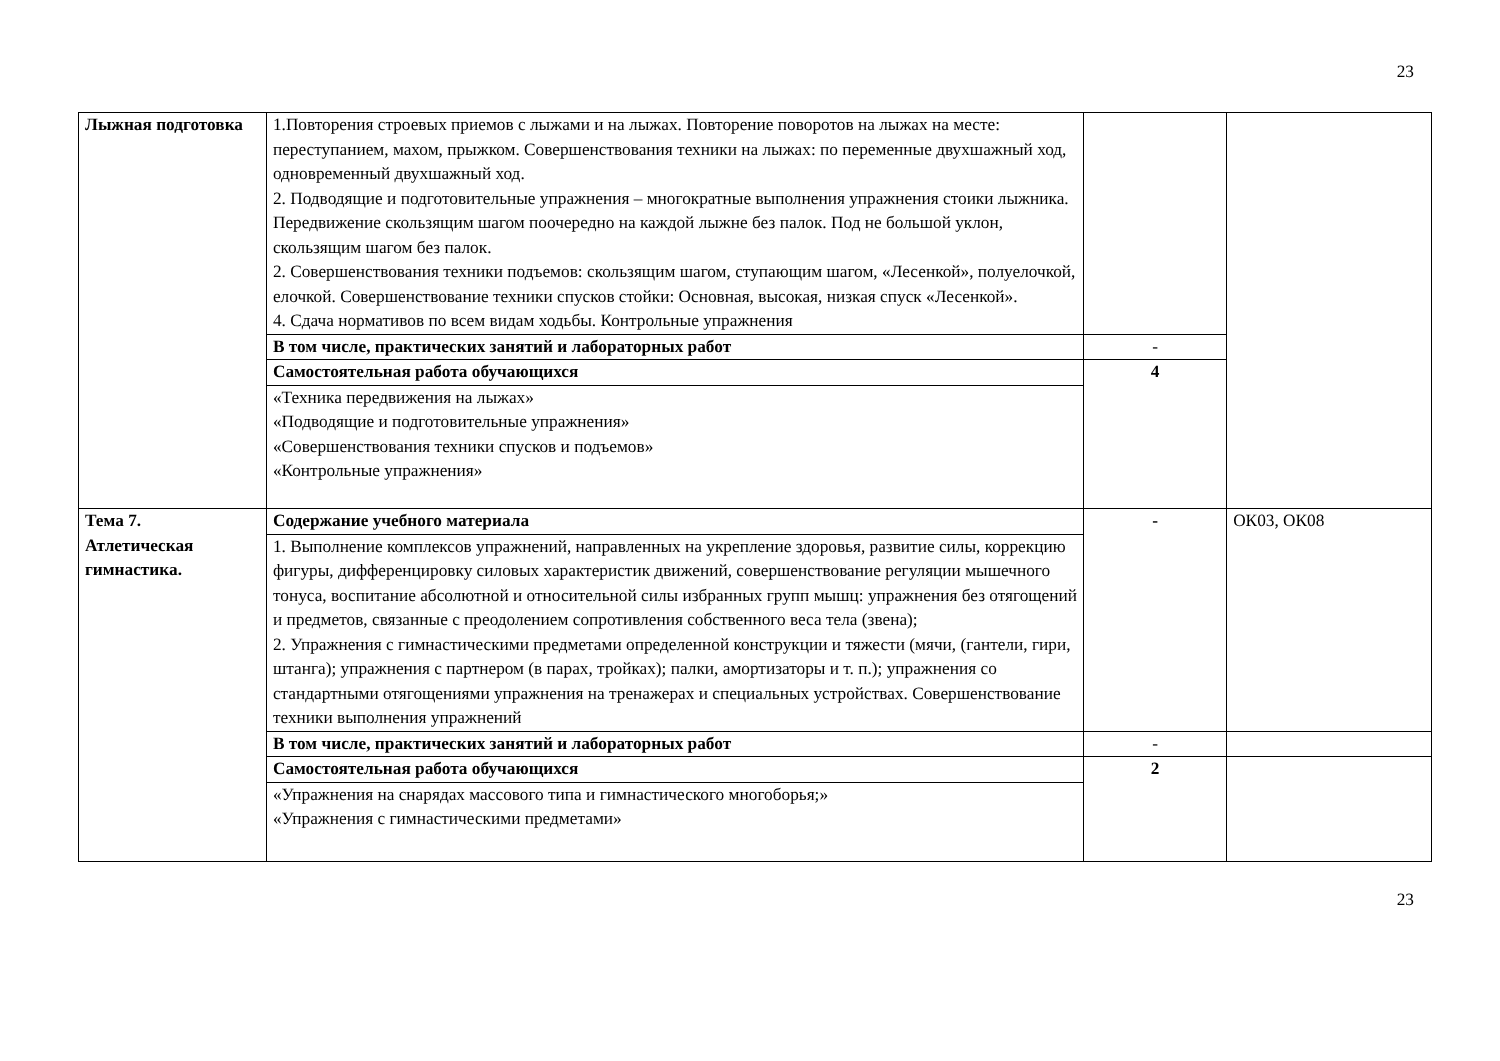23
| Лыжная подготовка | 1.Повторения строевых приемов с лыжами и на лыжах. Повторение поворотов на лыжах на месте: переступанием, махом, прыжком. Совершенствования техники на лыжах: по переменные двухшажный ход, одновременный двухшажный ход. 2. Подводящие и подготовительные упражнения – многократные выполнения упражнения стоики лыжника. Передвижение скользящим шагом поочередно на каждой лыжне без палок. Под не большой уклон, скользящим шагом без палок. 2. Совершенствования техники подъемов: скользящим шагом, ступающим шагом, «Лесенкой», полуелочкой, елочкой. Совершенствование техники спусков стойки: Основная, высокая, низкая спуск «Лесенкой». 4. Сдача нормативов по всем видам ходьбы. Контрольные упражнения | | |
| | В том числе, практических занятий и лабораторных работ | - | |
| | Самостоятельная работа обучающихся | 4 | |
| | «Техника передвижения на лыжах» «Подводящие и подготовительные упражнения» «Совершенствования техники спусков и подъемов» «Контрольные упражнения» | | |
| Тема 7. Атлетическая гимнастика. | Содержание учебного материала | - | ОК03, ОК08 |
| | 1. Выполнение комплексов упражнений, направленных на укрепление здоровья, развитие силы, коррекцию фигуры, дифференцировку силовых характеристик движений, совершенствование регуляции мышечного тонуса, воспитание абсолютной и относительной силы избранных групп мышц: упражнения без отягощений и предметов, связанные с преодолением сопротивления собственного веса тела (звена); 2. Упражнения с гимнастическими предметами определенной конструкции и тяжести (мячи, (гантели, гири, штанга); упражнения с партнером (в парах, тройках); палки, амортизаторы и т. п.); упражнения со стандартными отягощениями упражнения на тренажерах и специальных устройствах. Совершенствование техники выполнения упражнений | | |
| | В том числе, практических занятий и лабораторных работ | - | |
| | Самостоятельная работа обучающихся | 2 | |
| | «Упражнения на снарядах массового типа и гимнастического многоборья;» «Упражнения с гимнастическими предметами» | | |
23